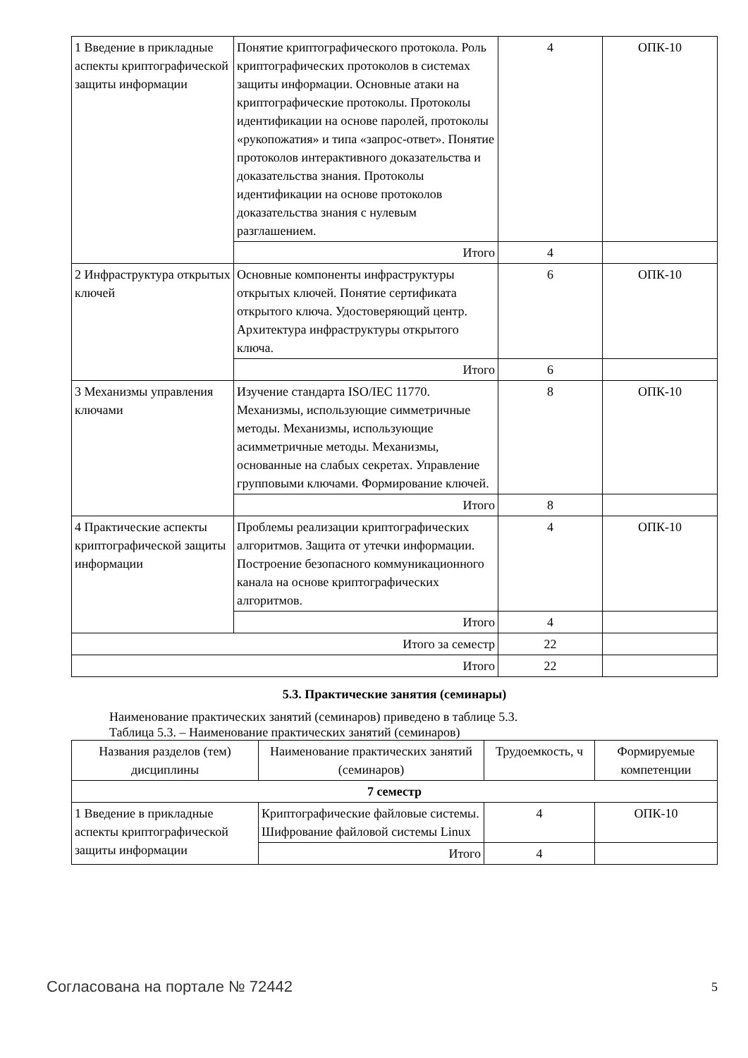| 1 Введение в прикладные аспекты криптографической защиты информации | Понятие криптографического протокола. Роль криптографических протоколов в системах защиты информации. Основные атаки на криптографические протоколы. Протоколы идентификации на основе паролей, протоколы «рукопожатия» и типа «запрос-ответ». Понятие протоколов интерактивного доказательства и доказательства знания. Протоколы идентификации на основе протоколов доказательства знания с нулевым разглашением. | 4 | ОПК-10 |
| | Итого | 4 | |
| 2 Инфраструктура открытых ключей | Основные компоненты инфраструктуры открытых ключей. Понятие сертификата открытого ключа. Удостоверяющий центр. Архитектура инфраструктуры открытого ключа. | 6 | ОПК-10 |
| | Итого | 6 | |
| 3 Механизмы управления ключами | Изучение стандарта ISO/IEC 11770. Механизмы, использующие симметричные методы. Механизмы, использующие асимметричные методы. Механизмы, основанные на слабых секретах. Управление групповыми ключами. Формирование ключей. | 8 | ОПК-10 |
| | Итого | 8 | |
| 4 Практические аспекты криптографической защиты информации | Проблемы реализации криптографических алгоритмов. Защита от утечки информации. Построение безопасного коммуникационного канала на основе криптографических алгоритмов. | 4 | ОПК-10 |
| | Итого | 4 | |
| Итого за семестр | | 22 | |
| Итого | | 22 | |
5.3. Практические занятия (семинары)
Наименование практических занятий (семинаров) приведено в таблице 5.3.
Таблица 5.3. – Наименование практических занятий (семинаров)
| Названия разделов (тем) дисциплины | Наименование практических занятий (семинаров) | Трудоемкость, ч | Формируемые компетенции |
| --- | --- | --- | --- |
| 7 семестр | | | |
| 1 Введение в прикладные аспекты криптографической защиты информации | Криптографические файловые системы. Шифрование файловой системы Linux | 4 | ОПК-10 |
| | Итого | 4 | |
Согласована на портале № 72442 5